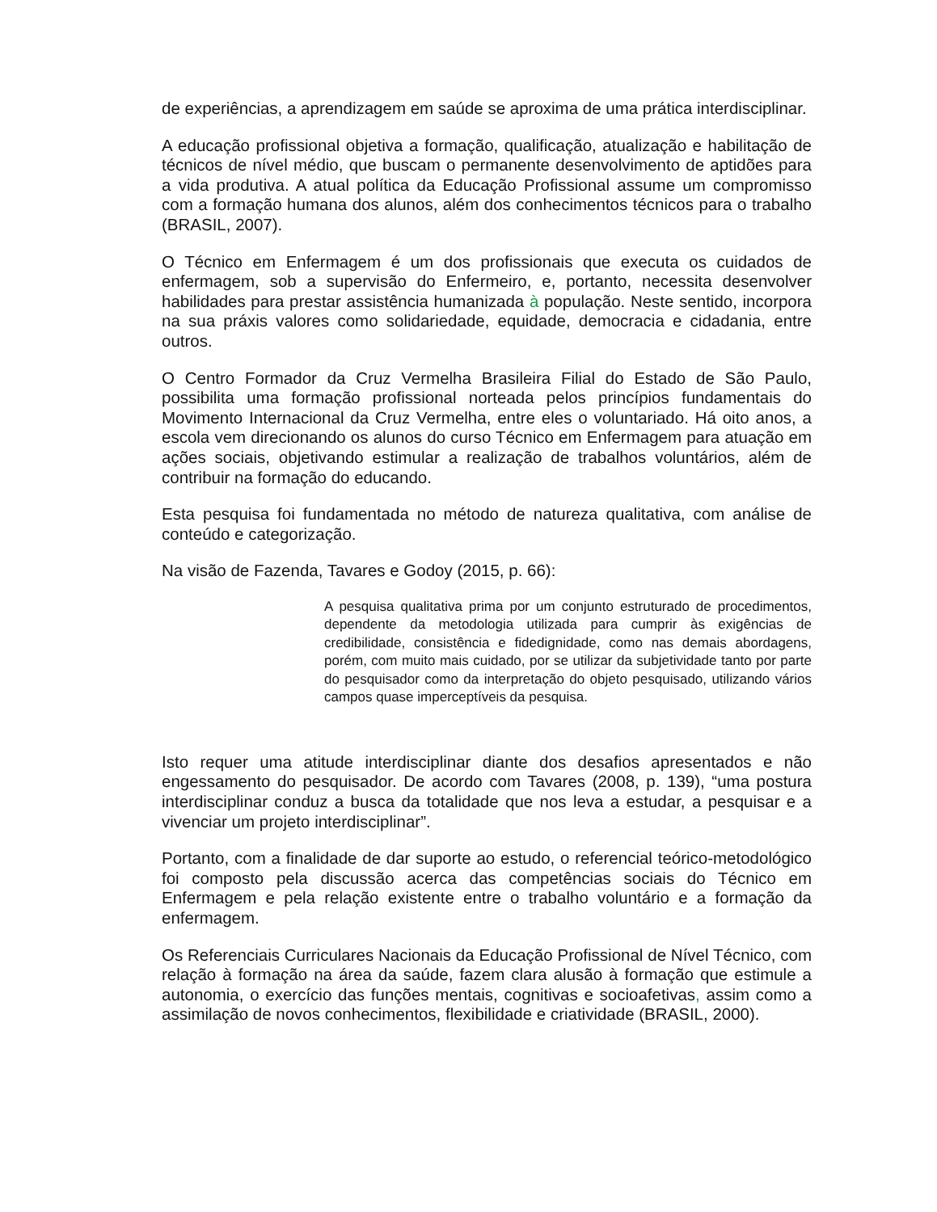de experiências, a aprendizagem em saúde se aproxima de uma prática interdisciplinar.
A educação profissional objetiva a formação, qualificação, atualização e habilitação de técnicos de nível médio, que buscam o permanente desenvolvimento de aptidões para a vida produtiva. A atual política da Educação Profissional assume um compromisso com a formação humana dos alunos, além dos conhecimentos técnicos para o trabalho (BRASIL, 2007).
O Técnico em Enfermagem é um dos profissionais que executa os cuidados de enfermagem, sob a supervisão do Enfermeiro, e, portanto, necessita desenvolver habilidades para prestar assistência humanizada à população. Neste sentido, incorpora na sua práxis valores como solidariedade, equidade, democracia e cidadania, entre outros.
O Centro Formador da Cruz Vermelha Brasileira Filial do Estado de São Paulo, possibilita uma formação profissional norteada pelos princípios fundamentais do Movimento Internacional da Cruz Vermelha, entre eles o voluntariado. Há oito anos, a escola vem direcionando os alunos do curso Técnico em Enfermagem para atuação em ações sociais, objetivando estimular a realização de trabalhos voluntários, além de contribuir na formação do educando.
Esta pesquisa foi fundamentada no método de natureza qualitativa, com análise de conteúdo e categorização.
Na visão de Fazenda, Tavares e Godoy (2015, p. 66):
A pesquisa qualitativa prima por um conjunto estruturado de procedimentos, dependente da metodologia utilizada para cumprir às exigências de credibilidade, consistência e fidedignidade, como nas demais abordagens, porém, com muito mais cuidado, por se utilizar da subjetividade tanto por parte do pesquisador como da interpretação do objeto pesquisado, utilizando vários campos quase imperceptíveis da pesquisa.
Isto requer uma atitude interdisciplinar diante dos desafios apresentados e não engessamento do pesquisador. De acordo com Tavares (2008, p. 139), “uma postura interdisciplinar conduz a busca da totalidade que nos leva a estudar, a pesquisar e a vivenciar um projeto interdisciplinar”.
Portanto, com a finalidade de dar suporte ao estudo, o referencial teórico-metodológico foi composto pela discussão acerca das competências sociais do Técnico em Enfermagem e pela relação existente entre o trabalho voluntário e a formação da enfermagem.
Os Referenciais Curriculares Nacionais da Educação Profissional de Nível Técnico, com relação à formação na área da saúde, fazem clara alusão à formação que estimule a autonomia, o exercício das funções mentais, cognitivas e socioafetivas, assim como a assimilação de novos conhecimentos, flexibilidade e criatividade (BRASIL, 2000).